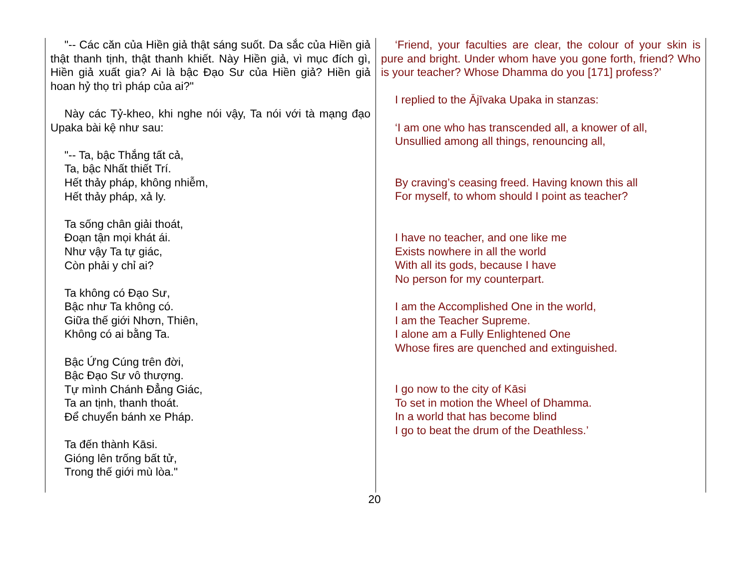"-- Các căn của Hiền giả thật sáng suốt. Da sắc của Hiền giả thật thanh tịnh, thật thanh khiết. Này Hiền giả, vì mục đích gì, Hiền giả xuất gia? Ai là bậc Đạo Sư của Hiền giả? Hiền giả hoan hỷ thọ trì pháp của ai?"
Này các Tỷ-kheo, khi nghe nói vậy, Ta nói với tà mạng đạo Upaka bài kệ như sau:
"-- Ta, bậc Thắng tất cả,
Ta, bậc Nhất thiết Trí.
Hết thảy pháp, không nhiễm,
Hết thảy pháp, xả ly.
Ta sống chân giải thoát,
Đoạn tận mọi khát ái.
Như vậy Ta tự giác,
Còn phải y chỉ ai?
Ta không có Đạo Sư,
Bậc như Ta không có.
Giữa thế giới Nhơn, Thiên,
Không có ai bằng Ta.
Bậc Ứng Cúng trên đời,
Bậc Đạo Sư vô thượng.
Tự mình Chánh Đẳng Giác,
Ta an tịnh, thanh thoát.
Để chuyển bánh xe Pháp.
Ta đến thành Kāsi.
Gióng lên trống bất tử,
Trong thế giới mù lòa."
‘Friend, your faculties are clear, the colour of your skin is pure and bright. Under whom have you gone forth, friend? Who is your teacher? Whose Dhamma do you [171] profess?’
I replied to the Ājīvaka Upaka in stanzas:
‘I am one who has transcended all, a knower of all,
Unsullied among all things, renouncing all,
By craving’s ceasing freed. Having known this all
For myself, to whom should I point as teacher?
I have no teacher, and one like me
Exists nowhere in all the world
With all its gods, because I have
No person for my counterpart.
I am the Accomplished One in the world,
I am the Teacher Supreme.
I alone am a Fully Enlightened One
Whose fires are quenched and extinguished.
I go now to the city of Kāsi
To set in motion the Wheel of Dhamma.
In a world that has become blind
I go to beat the drum of the Deathless.’
20